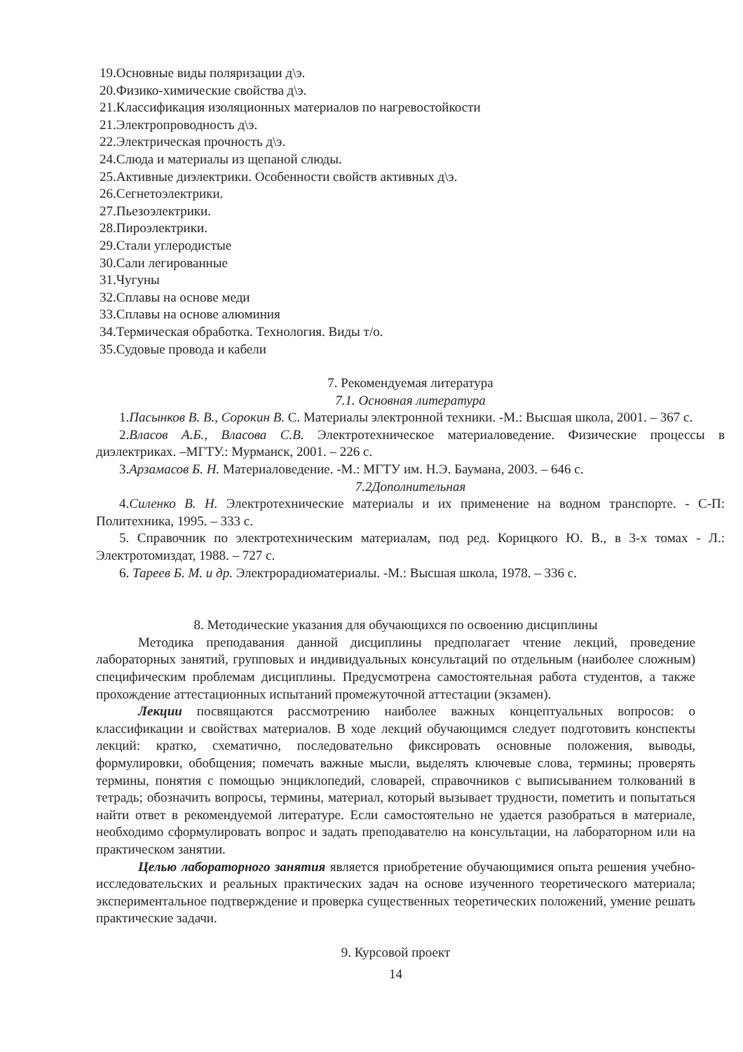19.Основные виды поляризации д\э.
20.Физико-химические свойства д\э.
21.Классификация изоляционных материалов по нагревостойкости
21.Электропроводность д\э.
22.Электрическая прочность д\э.
24.Слюда и материалы из щепаной слюды.
25.Активные диэлектрики. Особенности свойств активных д\э.
26.Сегнетоэлектрики.
27.Пьезоэлектрики.
28.Пироэлектрики.
29.Стали углеродистые
30.Сали легированные
31.Чугуны
32.Сплавы на основе меди
33.Сплавы на основе алюминия
34.Термическая обработка. Технология. Виды т/о.
35.Судовые провода и кабели
7. Рекомендуемая литература
7.1. Основная литература
1.Пасынков В. В., Сорокин В. С. Материалы электронной техники. -М.: Высшая школа, 2001. – 367 с.
2.Власов А.Б., Власова С.В. Электротехническое материаловедение. Физические процессы в диэлектриках. –МГТУ.: Мурманск, 2001. – 226 с.
3.Арзамасов Б. Н. Материаловедение. -М.: МГТУ им. Н.Э. Баумана, 2003. – 646 с.
7.2Дополнительная
4.Силенко В. Н. Электротехнические материалы и их применение на водном транспорте. - С-П: Политехника, 1995. – 333 с.
5. Справочник по электротехническим материалам, под ред. Корицкого Ю. В., в 3-х томах - Л.: Электротомиздат, 1988. – 727 с.
6. Тареев Б. М. и др. Электрорадиоматериалы. -М.: Высшая школа, 1978. – 336 с.
8. Методические указания для обучающихся по освоению дисциплины
Методика преподавания данной дисциплины предполагает чтение лекций, проведение лабораторных занятий, групповых и индивидуальных консультаций по отдельным (наиболее сложным) специфическим проблемам дисциплины. Предусмотрена самостоятельная работа студентов, а также прохождение аттестационных испытаний промежуточной аттестации (экзамен).
Лекции посвящаются рассмотрению наиболее важных концептуальных вопросов: о классификации и свойствах материалов. В ходе лекций обучающимся следует подготовить конспекты лекций: кратко, схематично, последовательно фиксировать основные положения, выводы, формулировки, обобщения; помечать важные мысли, выделять ключевые слова, термины; проверять термины, понятия с помощью энциклопедий, словарей, справочников с выписыванием толкований в тетрадь; обозначить вопросы, термины, материал, который вызывает трудности, пометить и попытаться найти ответ в рекомендуемой литературе. Если самостоятельно не удается разобраться в материале, необходимо сформулировать вопрос и задать преподавателю на консультации, на лабораторном или на практическом занятии.
Целью лабораторного занятия является приобретение обучающимися опыта решения учебно-исследовательских и реальных практических задач на основе изученного теоретического материала; экспериментальное подтверждение и проверка существенных теоретических положений, умение решать практические задачи.
9. Курсовой проект
14